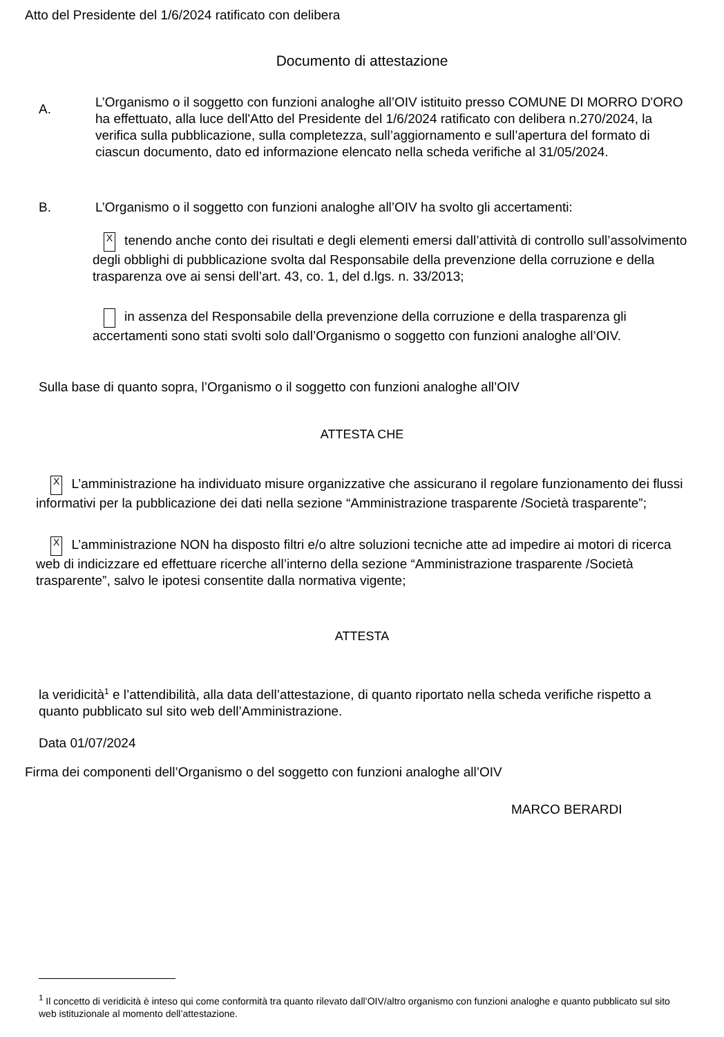Atto del Presidente del 1/6/2024 ratificato con delibera
Documento di attestazione
A.
L’Organismo o il soggetto con funzioni analoghe all’OIV istituito presso COMUNE DI MORRO D'ORO ha effettuato, alla luce dell'Atto del Presidente del 1/6/2024 ratificato con delibera n.270/2024, la verifica sulla pubblicazione, sulla completezza, sull’aggiornamento e sull’apertura del formato di ciascun documento, dato ed informazione elencato nella scheda verifiche al 31/05/2024.
B. L’Organismo o il soggetto con funzioni analoghe all’OIV ha svolto gli accertamenti:
X tenendo anche conto dei risultati e degli elementi emersi dall’attività di controllo sull’assolvimento degli obblighi di pubblicazione svolta dal Responsabile della prevenzione della corruzione e della trasparenza ove ai sensi dell’art. 43, co. 1, del d.lgs. n. 33/2013;
in assenza del Responsabile della prevenzione della corruzione e della trasparenza gli accertamenti sono stati svolti solo dall’Organismo o soggetto con funzioni analoghe all’OIV.
Sulla base di quanto sopra, l’Organismo o il soggetto con funzioni analoghe all’OIV
ATTESTA CHE
X L’amministrazione ha individuato misure organizzative che assicurano il regolare funzionamento dei flussi informativi per la pubblicazione dei dati nella sezione “Amministrazione trasparente /Società trasparente”;
X L’amministrazione NON ha disposto filtri e/o altre soluzioni tecniche atte ad impedire ai motori di ricerca web di indicizzare ed effettuare ricerche all’interno della sezione “Amministrazione trasparente /Società trasparente”, salvo le ipotesi consentite dalla normativa vigente;
ATTESTA
la veridicità<sup>1</sup> e l’attendibilità, alla data dell’attestazione, di quanto riportato nella scheda verifiche rispetto a quanto pubblicato sul sito web dell’Amministrazione.
Data 01/07/2024
Firma dei componenti dell’Organismo o del soggetto con funzioni analoghe all’OIV
MARCO BERARDI
<sup>1</sup> Il concetto di veridicità è inteso qui come conformità tra quanto rilevato dall’OIV/altro organismo con funzioni analoghe e quanto pubblicato sul sito web istituzionale al momento dell’attestazione.